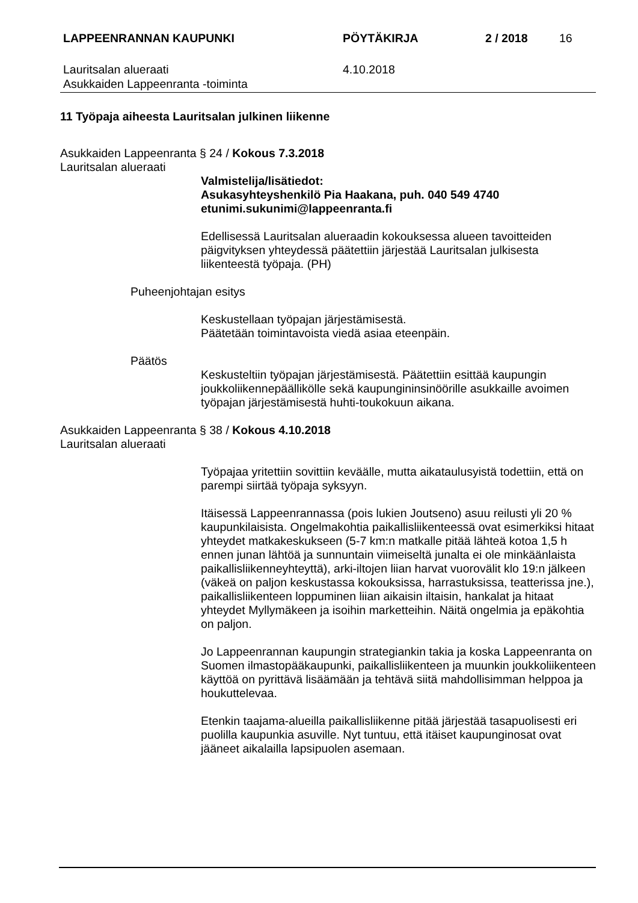LAPPEENRANNAN KAUPUNKI PÖYTÄKIRJA 2 / 2018 16
Lauritsalan alueraati
Asukkaiden Lappeenranta -toiminta
4.10.2018
11 Työpaja aiheesta Lauritsalan julkinen liikenne
Asukkaiden Lappeenranta § 24 / Kokous 7.3.2018
Lauritsalan alueraati
Valmistelija/lisätiedot:
Asukasyhteyshenkilö Pia Haakana, puh. 040 549 4740
etunimi.sukunimi@lappeenranta.fi
Edellisessä Lauritsalan alueraadin kokouksessa alueen tavoitteiden päigvityksen yhteydessä päätettiin järjestää Lauritsalan julkisesta liikenteestä työpaja. (PH)
Puheenjohtajan esitys
Keskustellaan työpajan järjestämisestä.
Päätetään toimintavoista viedä asiaa eteenpäin.
Päätös
Keskusteltiin työpajan järjestämisestä. Päätettiin esittää kaupungin joukkoliikennepäällikölle sekä kaupungininsinöörille asukkaille avoimen työpajan järjestämisestä huhti-toukokuun aikana.
Asukkaiden Lappeenranta § 38 / Kokous 4.10.2018
Lauritsalan alueraati
Työpajaa yritettiin sovittiin keväälle, mutta aikataulusyistä todettiin, että on parempi siirtää työpaja syksyyn.
Itäisessä Lappeenrannassa (pois lukien Joutseno) asuu reilusti yli 20 % kaupunkilaisista. Ongelmakohtia paikallisliikenteessä ovat esimerkiksi hitaat yhteydet matkakeskukseen (5-7 km:n matkalle pitää lähteä kotoa 1,5 h ennen junan lähtöä ja sunnuntain viimeiseltä junalta ei ole minkäänlaista paikallisliikenneyhteyttä), arki-iltojen liian harvat vuorovälit klo 19:n jälkeen (väkeä on paljon keskustassa kokouksissa, harrastuksissa, teatterissa jne.), paikallisliikenteen loppuminen liian aikaisin iltaisin, hankalat ja hitaat yhteydet Myllymäkeen ja isoihin marketteihin. Näitä ongelmia ja epäkohtia on paljon.
Jo Lappeenrannan kaupungin strategiankin takia ja koska Lappeenranta on Suomen ilmastopääkaupunki, paikallisliikenteen ja muunkin joukkoliikenteen käyttöä on pyrittävä lisäämään ja tehtävä siitä mahdollisimman helppoa ja houkuttelevaa.
Etenkin taajama-alueilla paikallisliikenne pitää järjestää tasapuolisesti eri puolilla kaupunkia asuville. Nyt tuntuu, että itäiset kaupunginosat ovat jääneet aikalailla lapsipuolen asemaan.